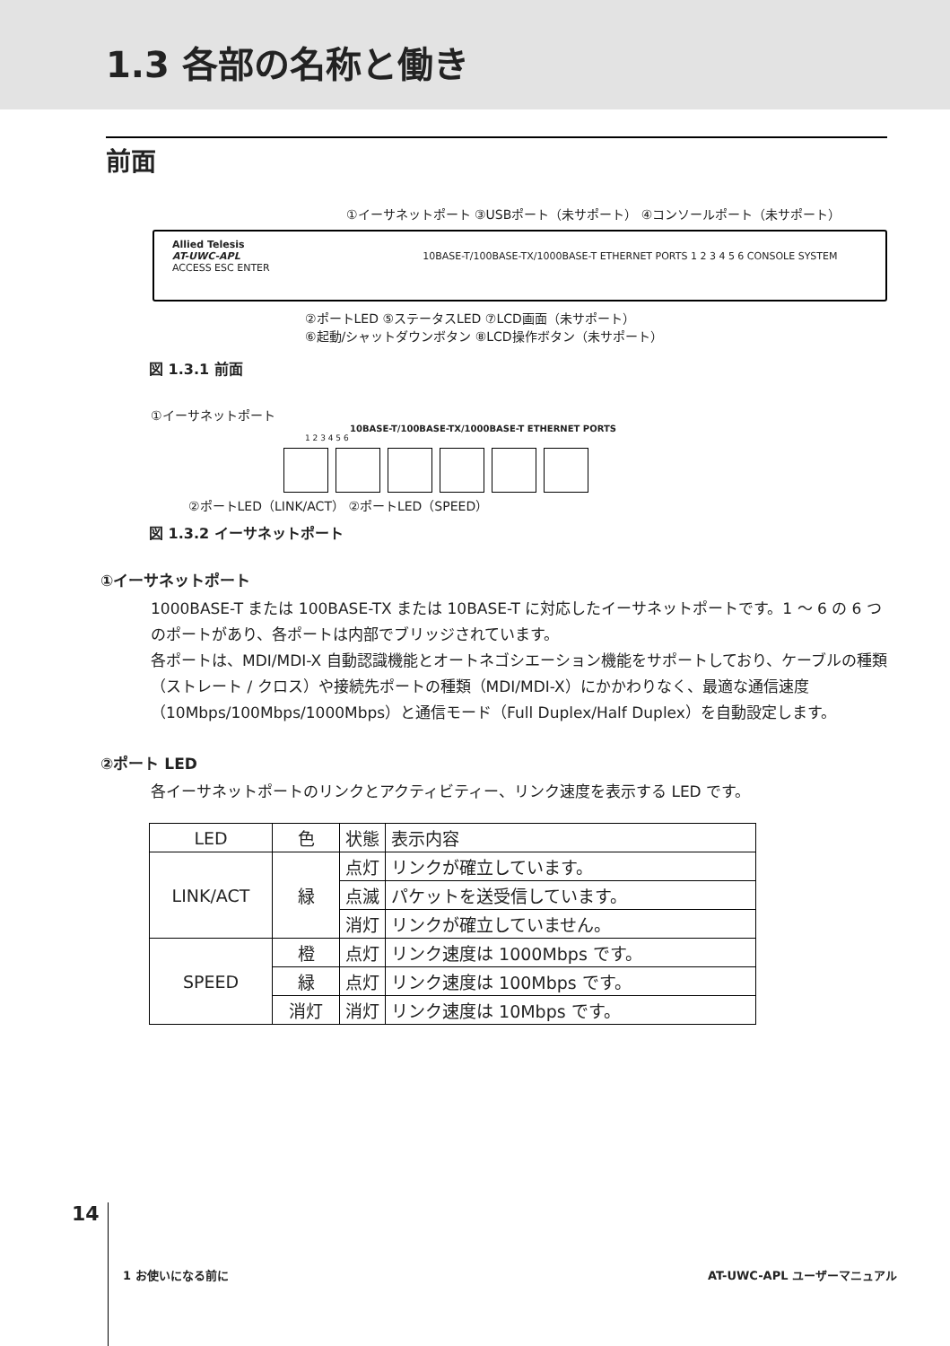1.3 各部の名称と働き
前面
①イーサネットポート ③USBポート（未サポート） ④コンソールポート（未サポート）
Allied Telesis
AT-UWC-APL 10BASE-T/100BASE-TX/1000BASE-T ETHERNET PORTS 1 2 3 4 5 6 CONSOLE SYSTEM ACCESS ESC ENTER
②ポートLED ⑤ステータスLED ⑦LCD画面（未サポート）
⑥起動/シャットダウンボタン ⑧LCD操作ボタン（未サポート）
図 1.3.1 前面
①イーサネットポート
10BASE-T/100BASE-TX/1000BASE-T ETHERNET PORTS
1 2 3 4 5 6
②ポートLED（LINK/ACT） ②ポートLED（SPEED）
図 1.3.2 イーサネットポート
①イーサネットポート
1000BASE-T または 100BASE-TX または 10BASE-T に対応したイーサネットポートです。1 ～ 6 の 6 つのポートがあり、各ポートは内部でブリッジされています。
各ポートは、MDI/MDI-X 自動認識機能とオートネゴシエーション機能をサポートしており、ケーブルの種類（ストレート / クロス）や接続先ポートの種類（MDI/MDI-X）にかかわりなく、最適な通信速度（10Mbps/100Mbps/1000Mbps）と通信モード（Full Duplex/Half Duplex）を自動設定します。
②ポート LED
各イーサネットポートのリンクとアクティビティー、リンク速度を表示する LED です。
| LED | 色 | 状態 | 表示内容 |
| LINK/ACT | 緑 | 点灯 | リンクが確立しています。 |
| | | 点滅 | パケットを送受信しています。 |
| | | 消灯 | リンクが確立していません。 |
| SPEED | 橙 | 点灯 | リンク速度は 1000Mbps です。 |
| | 緑 | 点灯 | リンク速度は 100Mbps です。 |
| | 消灯 | 消灯 | リンク速度は 10Mbps です。 |
14 1 お使いになる前に AT-UWC-APL ユーザーマニュアル